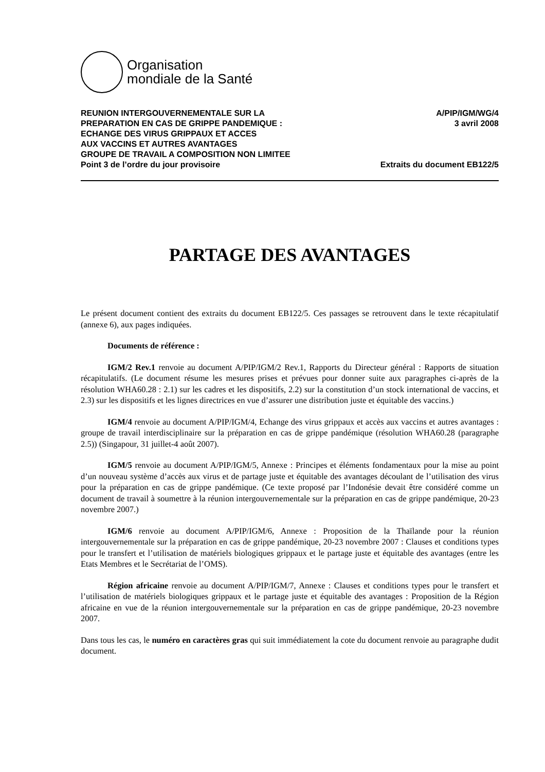Organisation
mondiale de la Santé
REUNION INTERGOUVERNEMENTALE SUR LA
PREPARATION EN CAS DE GRIPPE PANDEMIQUE :
ECHANGE DES VIRUS GRIPPAUX ET ACCES
AUX VACCINS ET AUTRES AVANTAGES
GROUPE DE TRAVAIL A COMPOSITION NON LIMITEE
Point 3 de l’ordre du jour provisoire
A/PIP/IGM/WG/4
3 avril 2008
Extraits du document EB122/5
PARTAGE DES AVANTAGES
Le présent document contient des extraits du document EB122/5. Ces passages se retrouvent dans le texte récapitulatif (annexe 6), aux pages indiquées.
Documents de référence :
IGM/2 Rev.1 renvoie au document A/PIP/IGM/2 Rev.1, Rapports du Directeur général : Rapports de situation récapitulatifs. (Le document résume les mesures prises et prévues pour donner suite aux paragraphes ci-après de la résolution WHA60.28 : 2.1) sur les cadres et les dispositifs, 2.2) sur la constitution d’un stock international de vaccins, et 2.3) sur les dispositifs et les lignes directrices en vue d’assurer une distribution juste et équitable des vaccins.)
IGM/4 renvoie au document A/PIP/IGM/4, Echange des virus grippaux et accès aux vaccins et autres avantages : groupe de travail interdisciplinaire sur la préparation en cas de grippe pandémique (résolution WHA60.28 (paragraphe 2.5)) (Singapour, 31 juillet-4 août 2007).
IGM/5 renvoie au document A/PIP/IGM/5, Annexe : Principes et éléments fondamentaux pour la mise au point d’un nouveau système d’accès aux virus et de partage juste et équitable des avantages découlant de l’utilisation des virus pour la préparation en cas de grippe pandémique. (Ce texte proposé par l’Indonésie devait être considéré comme un document de travail à soumettre à la réunion intergouvernementale sur la préparation en cas de grippe pandémique, 20-23 novembre 2007.)
IGM/6 renvoie au document A/PIP/IGM/6, Annexe : Proposition de la Thaïlande pour la réunion intergouvernementale sur la préparation en cas de grippe pandémique, 20-23 novembre 2007 : Clauses et conditions types pour le transfert et l’utilisation de matériels biologiques grippaux et le partage juste et équitable des avantages (entre les Etats Membres et le Secrétariat de l’OMS).
Région africaine renvoie au document A/PIP/IGM/7, Annexe : Clauses et conditions types pour le transfert et l’utilisation de matériels biologiques grippaux et le partage juste et équitable des avantages : Proposition de la Région africaine en vue de la réunion intergouvernementale sur la préparation en cas de grippe pandémique, 20-23 novembre 2007.
Dans tous les cas, le numéro en caractères gras qui suit immédiatement la cote du document renvoie au paragraphe dudit document.